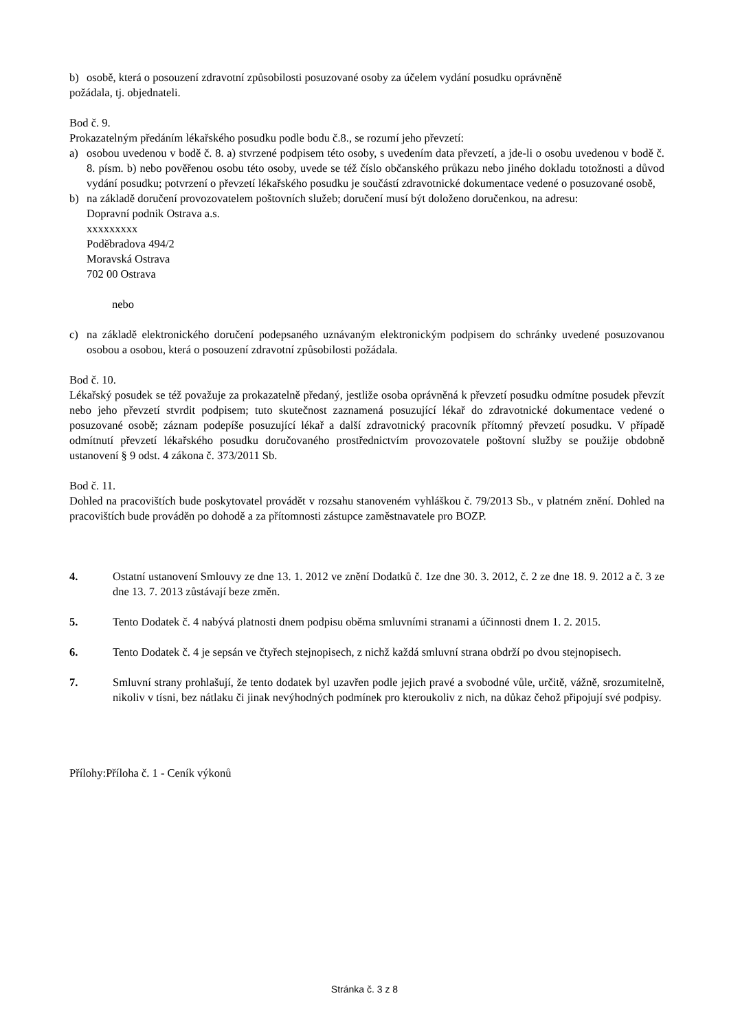b) osobě, která o posouzení zdravotní způsobilosti posuzované osoby za účelem vydání posudku oprávněně
požádala, tj. objednateli.
Bod č. 9.
Prokazatelným předáním lékařského posudku podle bodu č.8., se rozumí jeho převzetí:
a) osobou uvedenou v bodě č. 8. a) stvrzené podpisem této osoby, s uvedením data převzetí, a jde-li o osobu uvedenou v bodě č. 8. písm. b) nebo pověřenou osobu této osoby, uvede se též číslo občanského průkazu nebo jiného dokladu totožnosti a důvod vydání posudku; potvrzení o převzetí lékařského posudku je součástí zdravotnické dokumentace vedené o posuzované osobě,
b) na základě doručení provozovatelem poštovních služeb; doručení musí být doloženo doručenkou, na adresu:
Dopravní podnik Ostrava a.s.
xxxxxxxxx
Poděbradova 494/2
Moravská Ostrava
702 00 Ostrava
nebo
c) na základě elektronického doručení podepsaného uznávaným elektronickým podpisem do schránky uvedené posuzovanou osobou a osobou, která o posouzení zdravotní způsobilosti požádala.
Bod č. 10.
Lékařský posudek se též považuje za prokazatelně předaný, jestliže osoba oprávněná k převzetí posudku odmítne posudek převzít nebo jeho převzetí stvrdit podpisem; tuto skutečnost zaznamená posuzující lékař do zdravotnické dokumentace vedené o posuzované osobě; záznam podepíše posuzující lékař a další zdravotnický pracovník přítomný převzetí posudku. V případě odmítnutí převzetí lékařského posudku doručovaného prostřednictvím provozovatele poštovní služby se použije obdobně ustanovení § 9 odst. 4 zákona č. 373/2011 Sb.
Bod č. 11.
Dohled na pracovištích bude poskytovatel provádět v rozsahu stanoveném vyhláškou č. 79/2013 Sb., v platném znění. Dohled na pracovištích bude prováděn po dohodě a za přítomnosti zástupce zaměstnavatele pro BOZP.
4. Ostatní ustanovení Smlouvy ze dne 13. 1. 2012 ve znění Dodatků č. 1ze dne 30. 3. 2012, č. 2 ze dne 18. 9. 2012 a č. 3 ze dne 13. 7. 2013 zůstávají beze změn.
5. Tento Dodatek č. 4 nabývá platnosti dnem podpisu oběma smluvními stranami a účinnosti dnem 1. 2. 2015.
6. Tento Dodatek č. 4 je sepsán ve čtyřech stejnopisech, z nichž každá smluvní strana obdrží po dvou stejnopisech.
7. Smluvní strany prohlašují, že tento dodatek byl uzavřen podle jejich pravé a svobodné vůle, určitě, vážně, srozumitelně, nikoliv v tísni, bez nátlaku či jinak nevýhodných podmínek pro kteroukoliv z nich, na důkaz čehož připojují své podpisy.
Přílohy:Příloha č. 1 - Ceník výkonů
Stránka č. 3 z 8